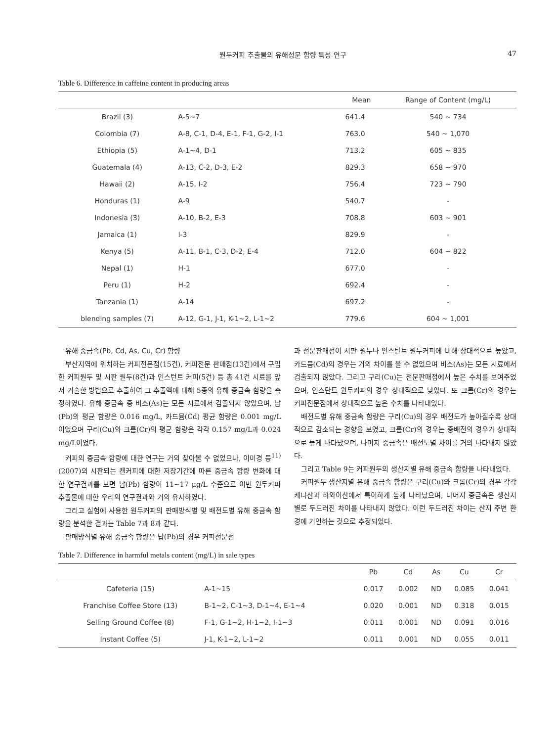원두커피 추출물의 유해성분 함량 특성 연구 47
Table 6. Difference in caffeine content in producing areas
| | | Mean | Range of Content (mg/L) |
| --- | --- | --- | --- |
| Brazil (3) | A-5~7 | 641.4 | 540 ~ 734 |
| Colombia (7) | A-8, C-1, D-4, E-1, F-1, G-2, I-1 | 763.0 | 540 ~ 1,070 |
| Ethiopia (5) | A-1~4, D-1 | 713.2 | 605 ~ 835 |
| Guatemala (4) | A-13, C-2, D-3, E-2 | 829.3 | 658 ~ 970 |
| Hawaii (2) | A-15, I-2 | 756.4 | 723 ~ 790 |
| Honduras (1) | A-9 | 540.7 | - |
| Indonesia (3) | A-10, B-2, E-3 | 708.8 | 603 ~ 901 |
| Jamaica (1) | I-3 | 829.9 | - |
| Kenya (5) | A-11, B-1, C-3, D-2, E-4 | 712.0 | 604 ~ 822 |
| Nepal (1) | H-1 | 677.0 | - |
| Peru (1) | H-2 | 692.4 | - |
| Tanzania (1) | A-14 | 697.2 | - |
| blending samples (7) | A-12, G-1, J-1, K-1~2, L-1~2 | 779.6 | 604 ~ 1,001 |
유해 중금속(Pb, Cd, As, Cu, Cr) 함량
부산지역에 위치하는 커피전문점(15건), 커피전문 판매점(13건)에서 구입한 커피원두 및 시판 원두(8건)과 인스턴트 커피(5건) 등 총 41건 시료를 앞서 기술한 방법으로 추출하여 그 추출액에 대해 5종의 유해 중금속 함량을 측정하였다. 유해 중금속 중 비소(As)는 모든 시료에서 검출되지 않았으며, 납(Pb)의 평균 함량은 0.016 mg/L, 카드뮴(Cd) 평균 함량은 0.001 mg/L이었으며 구리(Cu)와 크롬(Cr)의 평균 함량은 각각 0.157 mg/L과 0.024 mg/L이었다.
커피의 중금속 함량에 대한 연구는 거의 찾아볼 수 없었으나, 이미경 등<sup>11)</sup>(2007)의 시판되는 캔커피에 대한 저장기간에 따른 중금속 함량 변화에 대한 연구결과를 보면 납(Pb) 함량이 11~17 μg/L 수준으로 이번 원두커피 추출물에 대한 우리의 연구결과와 거의 유사하였다.
그리고 실험에 사용한 원두커피의 판매방식별 및 배전도별 유해 중금속 함량을 분석한 결과는 Table 7과 8과 같다.
판매방식별 유해 중금속 함량은 납(Pb)의 경우 커피전문점
과 전문판매점이 시판 원두나 인스탄트 원두커피에 비해 상대적으로 높았고, 카드뮴(Cd)의 경우는 거의 차이를 볼 수 없었으며 비소(As)는 모든 시료에서 검출되지 않았다. 그리고 구리(Cu)는 전문판매점에서 높은 수치를 보여주었으며, 인스탄트 원두커피의 경우 상대적으로 낮았다. 또 크롬(Cr)의 경우는 커피전문점에서 상대적으로 높은 수치를 나타내었다.
배전도별 유해 중금속 함량은 구리(Cu)의 경우 배전도가 높아질수록 상대적으로 감소되는 경향을 보였고, 크롬(Cr)의 경우는 중배전의 경우가 상대적으로 높게 나타났으며, 나머지 중금속은 배전도별 차이를 거의 나타내지 않았다.
그리고 Table 9는 커피원두의 생산지별 유해 중금속 함량을 나타내었다.
커피원두 생산지별 유해 중금속 함량은 구리(Cu)와 크롬(Cr)의 경우 각각 케냐산과 하와이산에서 특이하게 높게 나타났으며, 나머지 중금속은 생산지별로 두드러진 차이를 나타내지 않았다. 이런 두드러진 차이는 산지 주변 환경에 기인하는 것으로 추정되었다.
Table 7. Difference in harmful metals content (mg/L) in sale types
| | | Pb | Cd | As | Cu | Cr |
| --- | --- | --- | --- | --- | --- | --- |
| Cafeteria (15) | A-1~15 | 0.017 | 0.002 | ND | 0.085 | 0.041 |
| Franchise Coffee Store (13) | B-1~2, C-1~3, D-1~4, E-1~4 | 0.020 | 0.001 | ND | 0.318 | 0.015 |
| Selling Ground Coffee (8) | F-1, G-1~2, H-1~2, I-1~3 | 0.011 | 0.001 | ND | 0.091 | 0.016 |
| Instant Coffee (5) | J-1, K-1~2, L-1~2 | 0.011 | 0.001 | ND | 0.055 | 0.011 |